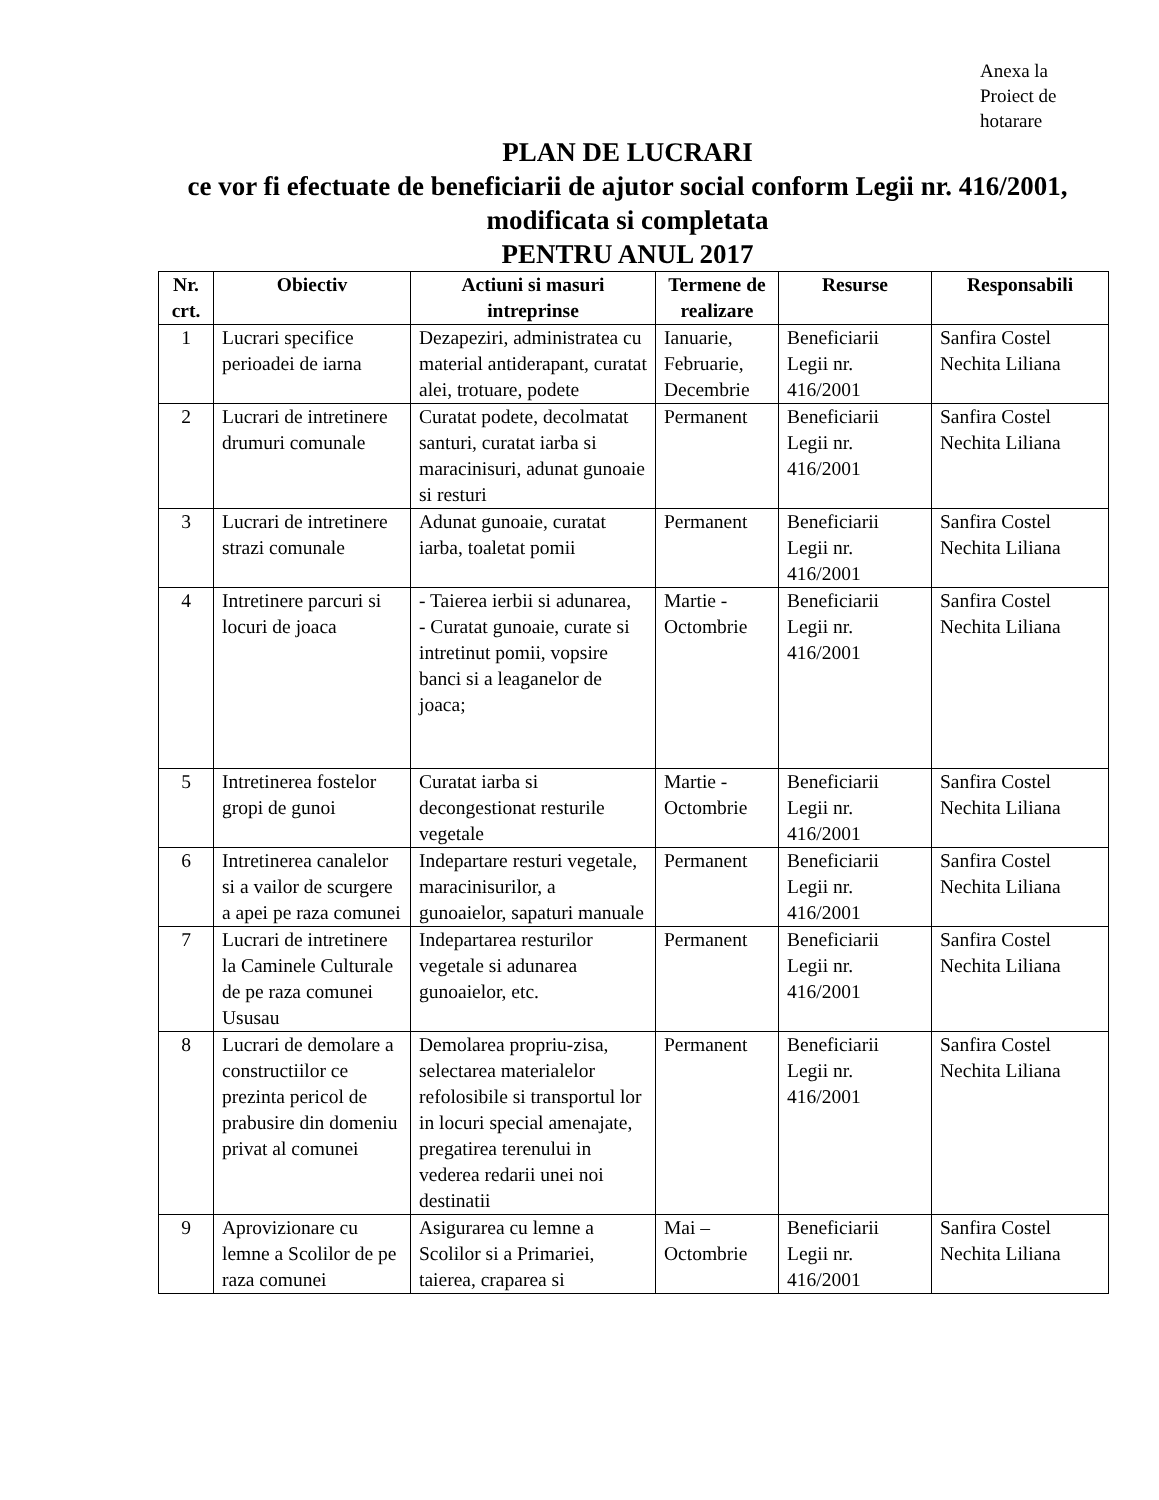Anexa la Proiect de hotarare
PLAN DE LUCRARI
ce vor fi efectuate de beneficiarii de ajutor social conform Legii nr. 416/2001, modificata si completata
PENTRU ANUL 2017
| Nr. crt. | Obiectiv | Actiuni si masuri intreprinse | Termene de realizare | Resurse | Responsabili |
| --- | --- | --- | --- | --- | --- |
| 1 | Lucrari specifice perioadei de iarna | Dezapeziri, administratea cu material antiderapant, curatat alei, trotuare, podete | Ianuarie, Februarie, Decembrie | Beneficiarii Legii nr. 416/2001 | Sanfira Costel Nechita Liliana |
| 2 | Lucrari de intretinere drumuri comunale | Curatat podete, decolmatat santuri, curatat iarba si maracinisuri, adunat gunoaie si resturi | Permanent | Beneficiarii Legii nr. 416/2001 | Sanfira Costel Nechita Liliana |
| 3 | Lucrari de intretinere strazi comunale | Adunat gunoaie, curatat iarba, toaletat pomii | Permanent | Beneficiarii Legii nr. 416/2001 | Sanfira Costel Nechita Liliana |
| 4 | Intretinere parcuri si locuri de joaca | - Taierea ierbii si adunarea, - Curatat gunoaie, curate si intretinut pomii, vopsire banci si a leaganelor de joaca; | Martie - Octombrie | Beneficiarii Legii nr. 416/2001 | Sanfira Costel Nechita Liliana |
| 5 | Intretinerea fostelor gropi de gunoi | Curatat iarba si decongestionat resturile vegetale | Martie - Octombrie | Beneficiarii Legii nr. 416/2001 | Sanfira Costel Nechita Liliana |
| 6 | Intretinerea canalelor si a vailor de scurgere a apei pe raza comunei | Indepartare resturi vegetale, maracinisurilor, a gunoaielor, sapaturi manuale | Permanent | Beneficiarii Legii nr. 416/2001 | Sanfira Costel Nechita Liliana |
| 7 | Lucrari de intretinere la Caminele Culturale de pe raza comunei Ususau | Indepartarea resturilor vegetale si adunarea gunoaielor, etc. | Permanent | Beneficiarii Legii nr. 416/2001 | Sanfira Costel Nechita Liliana |
| 8 | Lucrari de demolare a constructiilor ce prezinta pericol de prabusire din domeniu privat al comunei | Demolarea propriu-zisa, selectarea materialelor refolosibile si transportul lor in locuri special amenajate, pregatirea terenului in vederea redarii unei noi destinatii | Permanent | Beneficiarii Legii nr. 416/2001 | Sanfira Costel Nechita Liliana |
| 9 | Aprovizionare cu lemne a Scolilor de pe raza comunei | Asigurarea cu lemne a Scolilor si a Primariei, taierea, craparea si | Mai – Octombrie | Beneficiarii Legii nr. 416/2001 | Sanfira Costel Nechita Liliana |